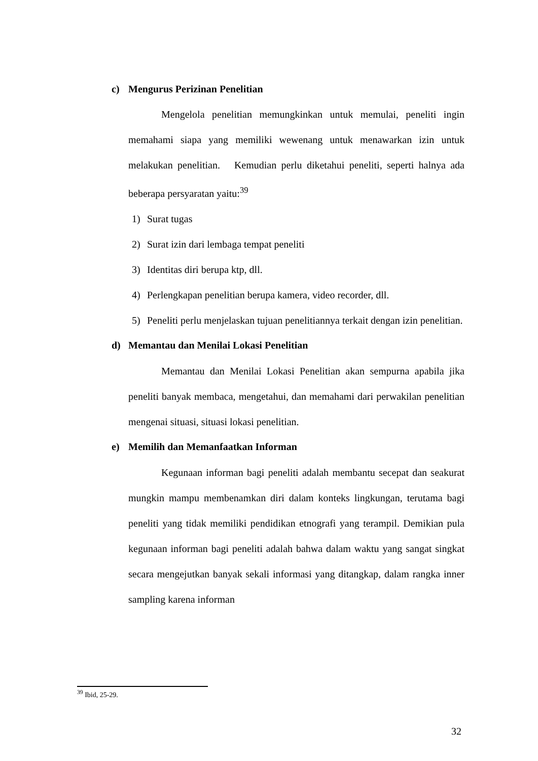c) Mengurus Perizinan Penelitian
Mengelola penelitian memungkinkan untuk memulai, peneliti ingin memahami siapa yang memiliki wewenang untuk menawarkan izin untuk melakukan penelitian. Kemudian perlu diketahui peneliti, seperti halnya ada beberapa persyaratan yaitu:<sup>39</sup>
1) Surat tugas
2) Surat izin dari lembaga tempat peneliti
3) Identitas diri berupa ktp, dll.
4) Perlengkapan penelitian berupa kamera, video recorder, dll.
5) Peneliti perlu menjelaskan tujuan penelitiannya terkait dengan izin penelitian.
d) Memantau dan Menilai Lokasi Penelitian
Memantau dan Menilai Lokasi Penelitian akan sempurna apabila jika peneliti banyak membaca, mengetahui, dan memahami dari perwakilan penelitian mengenai situasi, situasi lokasi penelitian.
e) Memilih dan Memanfaatkan Informan
Kegunaan informan bagi peneliti adalah membantu secepat dan seakurat mungkin mampu membenamkan diri dalam konteks lingkungan, terutama bagi peneliti yang tidak memiliki pendidikan etnografi yang terampil. Demikian pula kegunaan informan bagi peneliti adalah bahwa dalam waktu yang sangat singkat secara mengejutkan banyak sekali informasi yang ditangkap, dalam rangka inner sampling karena informan
<sup>39</sup> Ibid, 25-29.
32